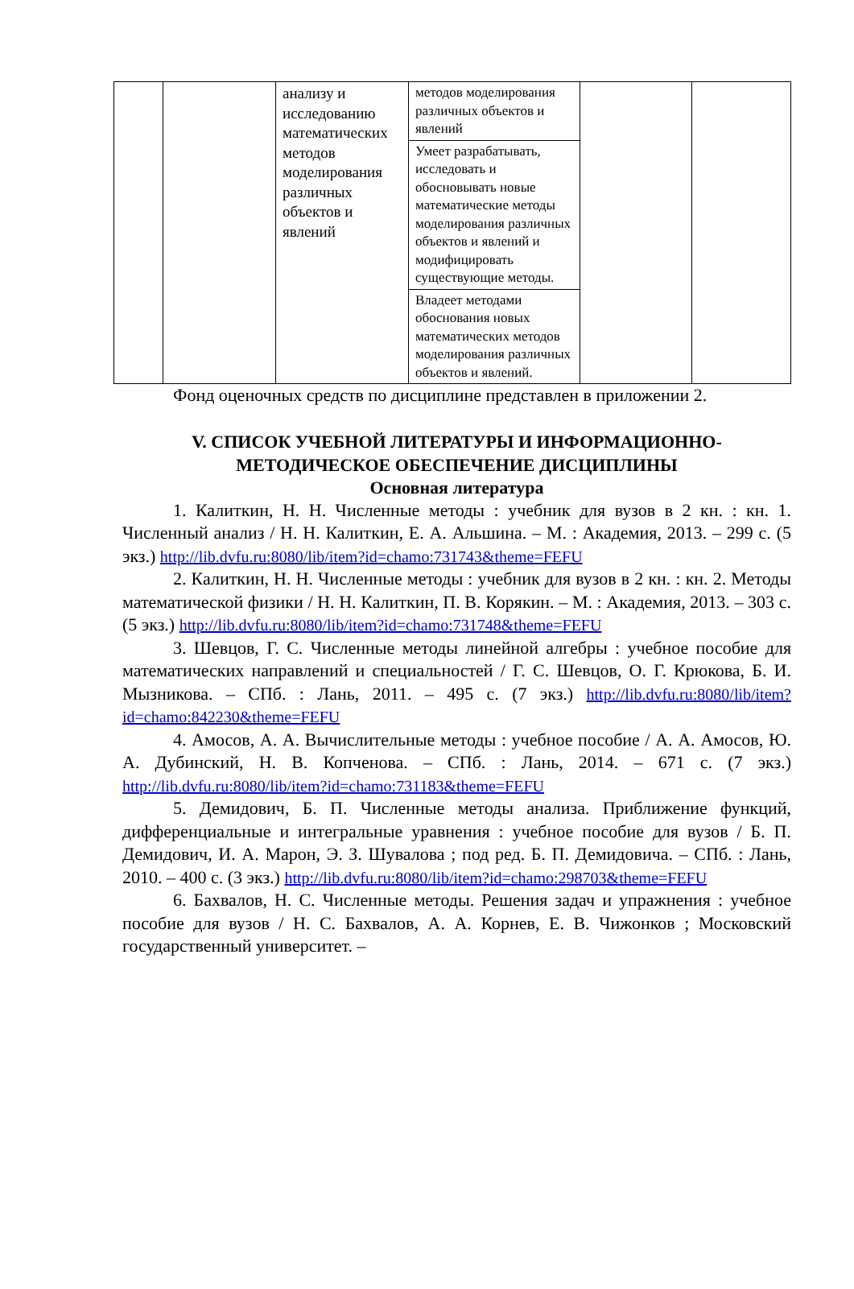| | | анализу и исследованию математических методов моделирования различных объектов и явлений | методов моделирования различных объектов и явлений | | |
| | | | Умеет разрабатывать, исследовать и обосновывать новые математические методы моделирования различных объектов и явлений и модифицировать существующие методы. | | |
| | | | Владеет методами обоснования новых математических методов моделирования различных объектов и явлений. | | |
Фонд оценочных средств по дисциплине представлен в приложении 2.
V. СПИСОК УЧЕБНОЙ ЛИТЕРАТУРЫ И ИНФОРМАЦИОННО-МЕТОДИЧЕСКОЕ ОБЕСПЕЧЕНИЕ ДИСЦИПЛИНЫ
Основная литература
1. Калиткин, Н. Н. Численные методы : учебник для вузов в 2 кн. : кн. 1. Численный анализ / Н. Н. Калиткин, Е. А. Альшина. – М. : Академия, 2013. – 299 с. (5 экз.) http://lib.dvfu.ru:8080/lib/item?id=chamo:731743&theme=FEFU
2. Калиткин, Н. Н. Численные методы : учебник для вузов в 2 кн. : кн. 2. Методы математической физики / Н. Н. Калиткин, П. В. Корякин. – М. : Академия, 2013. – 303 с. (5 экз.) http://lib.dvfu.ru:8080/lib/item?id=chamo:731748&theme=FEFU
3. Шевцов, Г. С. Численные методы линейной алгебры : учебное пособие для математических направлений и специальностей / Г. С. Шевцов, О. Г. Крюкова, Б. И. Мызникова. – СПб. : Лань, 2011. – 495 с. (7 экз.) http://lib.dvfu.ru:8080/lib/item?id=chamo:842230&theme=FEFU
4. Амосов, А. А. Вычислительные методы : учебное пособие / А. А. Амосов, Ю. А. Дубинский, Н. В. Копченова. – СПб. : Лань, 2014. – 671 с. (7 экз.) http://lib.dvfu.ru:8080/lib/item?id=chamo:731183&theme=FEFU
5. Демидович, Б. П. Численные методы анализа. Приближение функций, дифференциальные и интегральные уравнения : учебное пособие для вузов / Б. П. Демидович, И. А. Марон, Э. З. Шувалова ; под ред. Б. П. Демидовича. – СПб. : Лань, 2010. – 400 с. (3 экз.) http://lib.dvfu.ru:8080/lib/item?id=chamo:298703&theme=FEFU
6. Бахвалов, Н. С. Численные методы. Решения задач и упражнения : учебное пособие для вузов / Н. С. Бахвалов, А. А. Корнев, Е. В. Чижонков ; Московский государственный университет. –